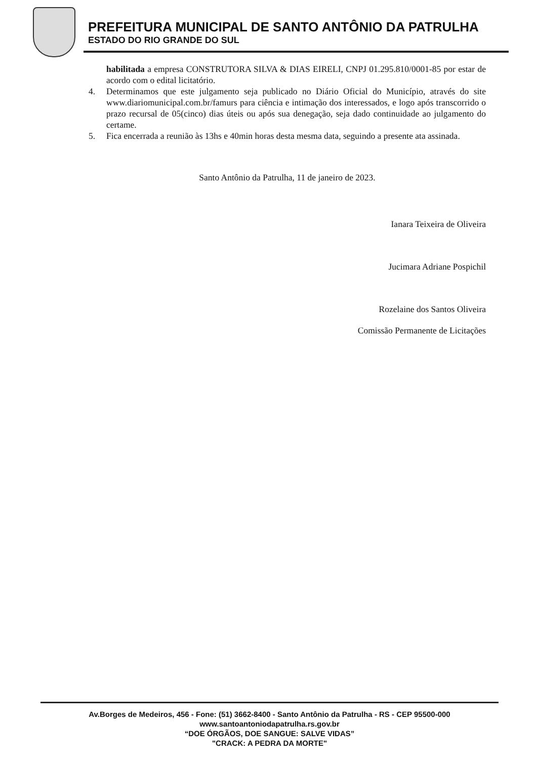PREFEITURA MUNICIPAL DE SANTO ANTÔNIO DA PATRULHA
ESTADO DO RIO GRANDE DO SUL
habilitada a empresa CONSTRUTORA SILVA & DIAS EIRELI, CNPJ 01.295.810/0001-85 por estar de acordo com o edital licitatório.
4. Determinamos que este julgamento seja publicado no Diário Oficial do Município, através do site www.diariomunicipal.com.br/famurs para ciência e intimação dos interessados, e logo após transcorrido o prazo recursal de 05(cinco) dias úteis ou após sua denegação, seja dado continuidade ao julgamento do certame.
5. Fica encerrada a reunião às 13hs e 40min horas desta mesma data, seguindo a presente ata assinada.
Santo Antônio da Patrulha, 11 de janeiro de 2023.
Ianara Teixeira de Oliveira
Jucimara Adriane Pospichil
Rozelaine dos Santos Oliveira
Comissão Permanente de Licitações
Av.Borges de Medeiros, 456 - Fone: (51) 3662-8400 - Santo Antônio da Patrulha - RS - CEP 95500-000
www.santoantoniodapatrulha.rs.gov.br
“DOE ÓRGÃOS, DOE SANGUE: SALVE VIDAS”
"CRACK: A PEDRA DA MORTE"